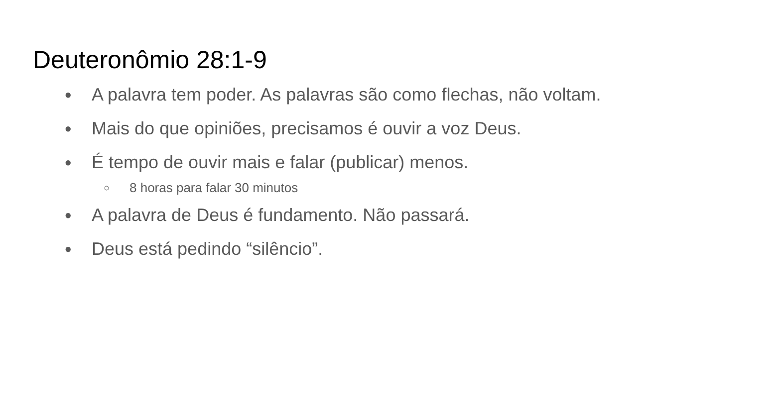Deuteronômio 28:1-9
● A palavra tem poder. As palavras são como flechas, não voltam.
● Mais do que opiniões, precisamos é ouvir a voz Deus.
● É tempo de ouvir mais e falar (publicar) menos.
○ 8 horas para falar 30 minutos
● A palavra de Deus é fundamento. Não passará.
● Deus está pedindo “silêncio”.